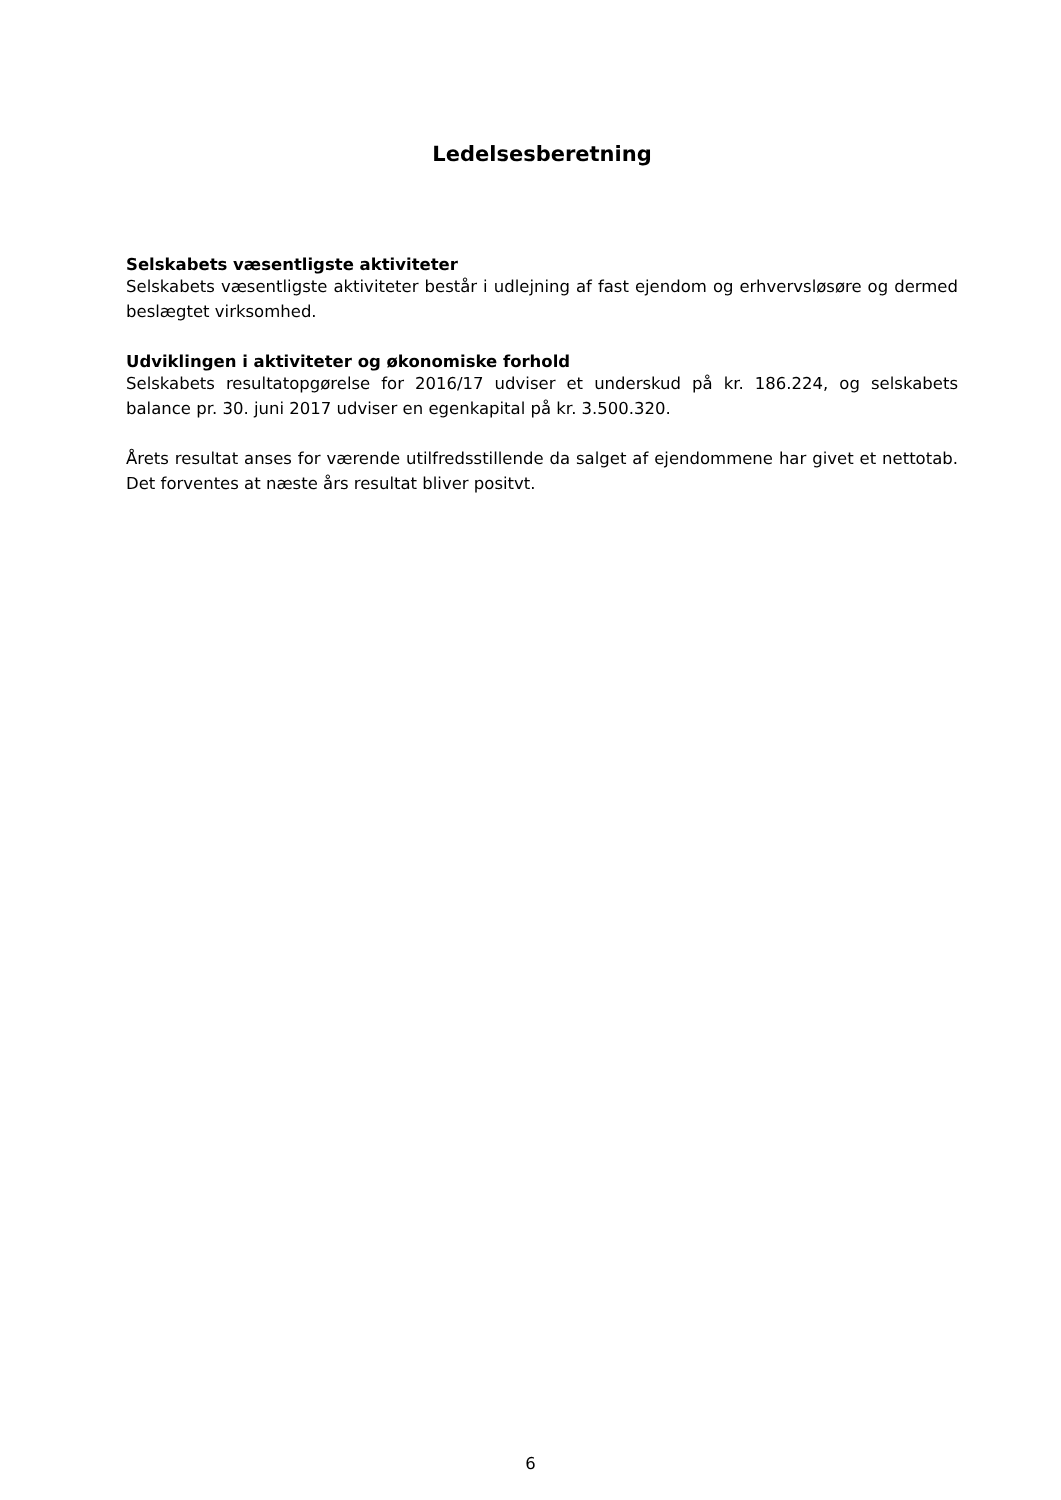Ledelsesberetning
Selskabets væsentligste aktiviteter
Selskabets væsentligste aktiviteter består i udlejning af fast ejendom og erhvervsløsøre og dermed beslægtet virksomhed.
Udviklingen i aktiviteter og økonomiske forhold
Selskabets resultatopgørelse for 2016/17 udviser et underskud på kr. 186.224, og selskabets balance pr. 30. juni 2017 udviser en egenkapital på kr. 3.500.320.
Årets resultat anses for værende utilfredsstillende da salget af ejendommene har givet et nettotab. Det forventes at næste års resultat bliver positvt.
6